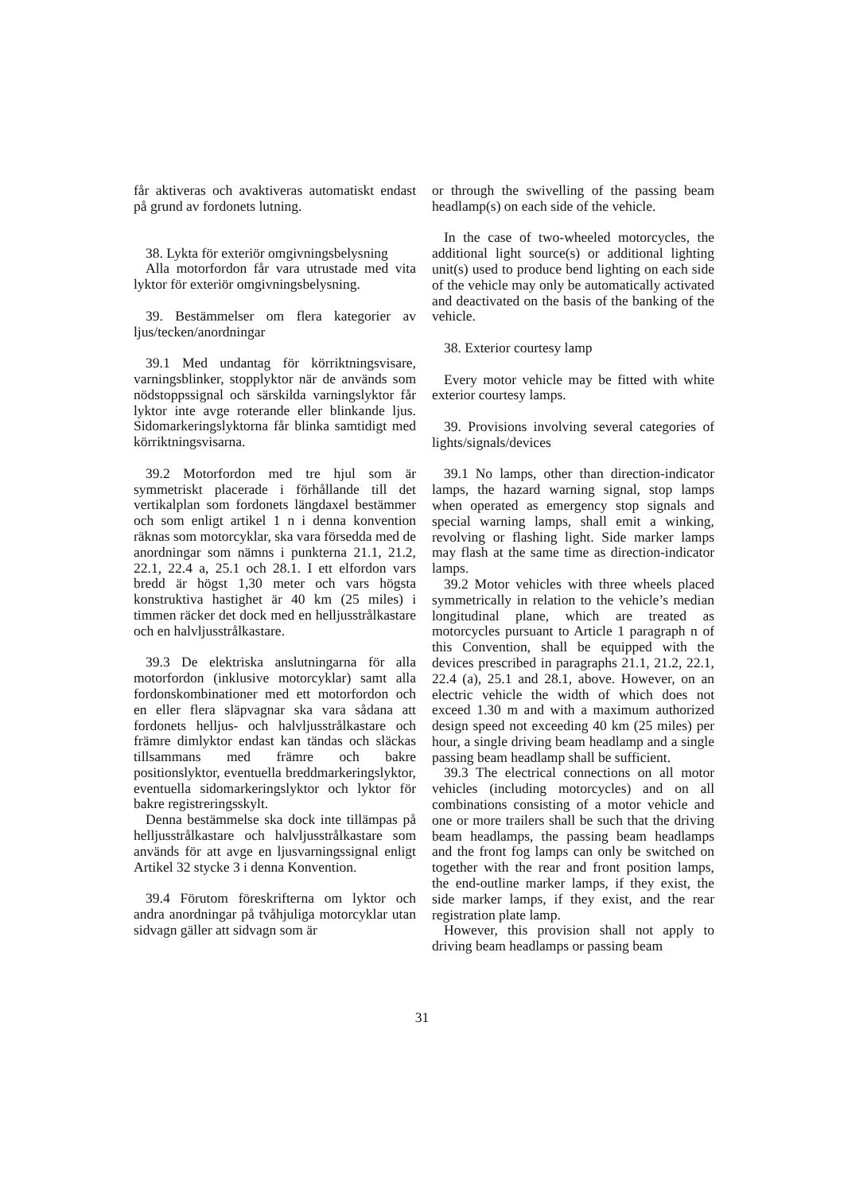får aktiveras och avaktiveras automatiskt endast på grund av fordonets lutning.
38. Lykta för exteriör omgivningsbelysning
Alla motorfordon får vara utrustade med vita lyktor för exteriör omgivningsbelysning.
39. Bestämmelser om flera kategorier av ljus/tecken/anordningar
39.1 Med undantag för körriktningsvisare, varningsblinker, stopplyktor när de används som nödstoppssignal och särskilda varningslyktor får lyktor inte avge roterande eller blinkande ljus. Sidomarkeringslyktorna får blinka samtidigt med körriktningsvisarna.
39.2 Motorfordon med tre hjul som är symmetriskt placerade i förhållande till det vertikalplan som fordonets längdaxel bestämmer och som enligt artikel 1 n i denna konvention räknas som motorcyklar, ska vara försedda med de anordningar som nämns i punkterna 21.1, 21.2, 22.1, 22.4 a, 25.1 och 28.1. I ett elfordon vars bredd är högst 1,30 meter och vars högsta konstruktiva hastighet är 40 km (25 miles) i timmen räcker det dock med en helljusstrålkastare och en halvljusstrålkastare.
39.3 De elektriska anslutningarna för alla motorfordon (inklusive motorcyklar) samt alla fordonskombinationer med ett motorfordon och en eller flera släpvagnar ska vara sådana att fordonets helljus- och halvljusstrålkastare och främre dimlyktor endast kan tändas och släckas tillsammans med främre och bakre positionslyktor, eventuella breddmarkeringslyktor, eventuella sidomarkeringslyktor och lyktor för bakre registreringsskylt.
Denna bestämmelse ska dock inte tillämpas på helljusstrålkastare och halvljusstrålkastare som används för att avge en ljusvarningssignal enligt Artikel 32 stycke 3 i denna Konvention.
39.4 Förutom föreskrifterna om lyktor och andra anordningar på tvåhjuliga motorcyklar utan sidvagn gäller att sidvagn som är
or through the swivelling of the passing beam headlamp(s) on each side of the vehicle.
In the case of two-wheeled motorcycles, the additional light source(s) or additional lighting unit(s) used to produce bend lighting on each side of the vehicle may only be automatically activated and deactivated on the basis of the banking of the vehicle.
38. Exterior courtesy lamp
Every motor vehicle may be fitted with white exterior courtesy lamps.
39. Provisions involving several categories of lights/signals/devices
39.1 No lamps, other than direction-indicator lamps, the hazard warning signal, stop lamps when operated as emergency stop signals and special warning lamps, shall emit a winking, revolving or flashing light. Side marker lamps may flash at the same time as direction-indicator lamps.
39.2 Motor vehicles with three wheels placed symmetrically in relation to the vehicle’s median longitudinal plane, which are treated as motorcycles pursuant to Article 1 paragraph n of this Convention, shall be equipped with the devices prescribed in paragraphs 21.1, 21.2, 22.1, 22.4 (a), 25.1 and 28.1, above. However, on an electric vehicle the width of which does not exceed 1.30 m and with a maximum authorized design speed not exceeding 40 km (25 miles) per hour, a single driving beam headlamp and a single passing beam headlamp shall be sufficient.
39.3 The electrical connections on all motor vehicles (including motorcycles) and on all combinations consisting of a motor vehicle and one or more trailers shall be such that the driving beam headlamps, the passing beam headlamps and the front fog lamps can only be switched on together with the rear and front position lamps, the end-outline marker lamps, if they exist, the side marker lamps, if they exist, and the rear registration plate lamp.
However, this provision shall not apply to driving beam headlamps or passing beam
31